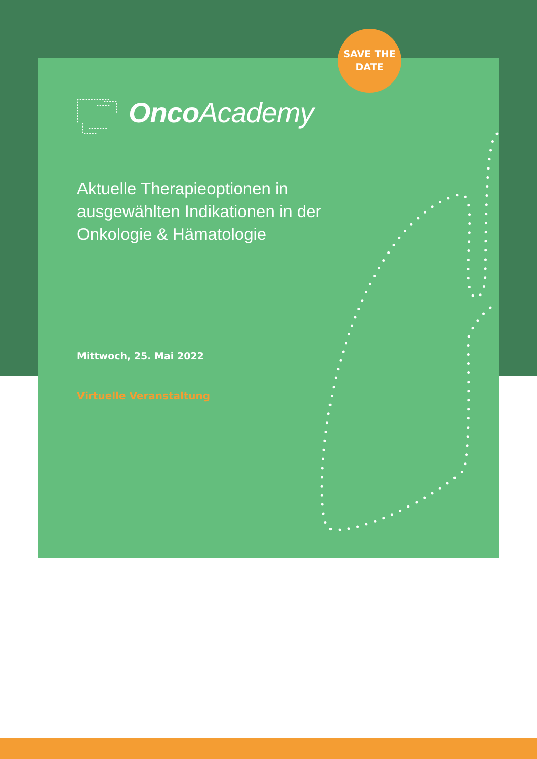SAVE THE
DATE
Onco Academy
Aktuelle Therapieoptionen in ausgewählten Indikationen in der Onkologie & Hämatologie
Mittwoch, 25. Mai 2022
Virtuelle Veranstaltung